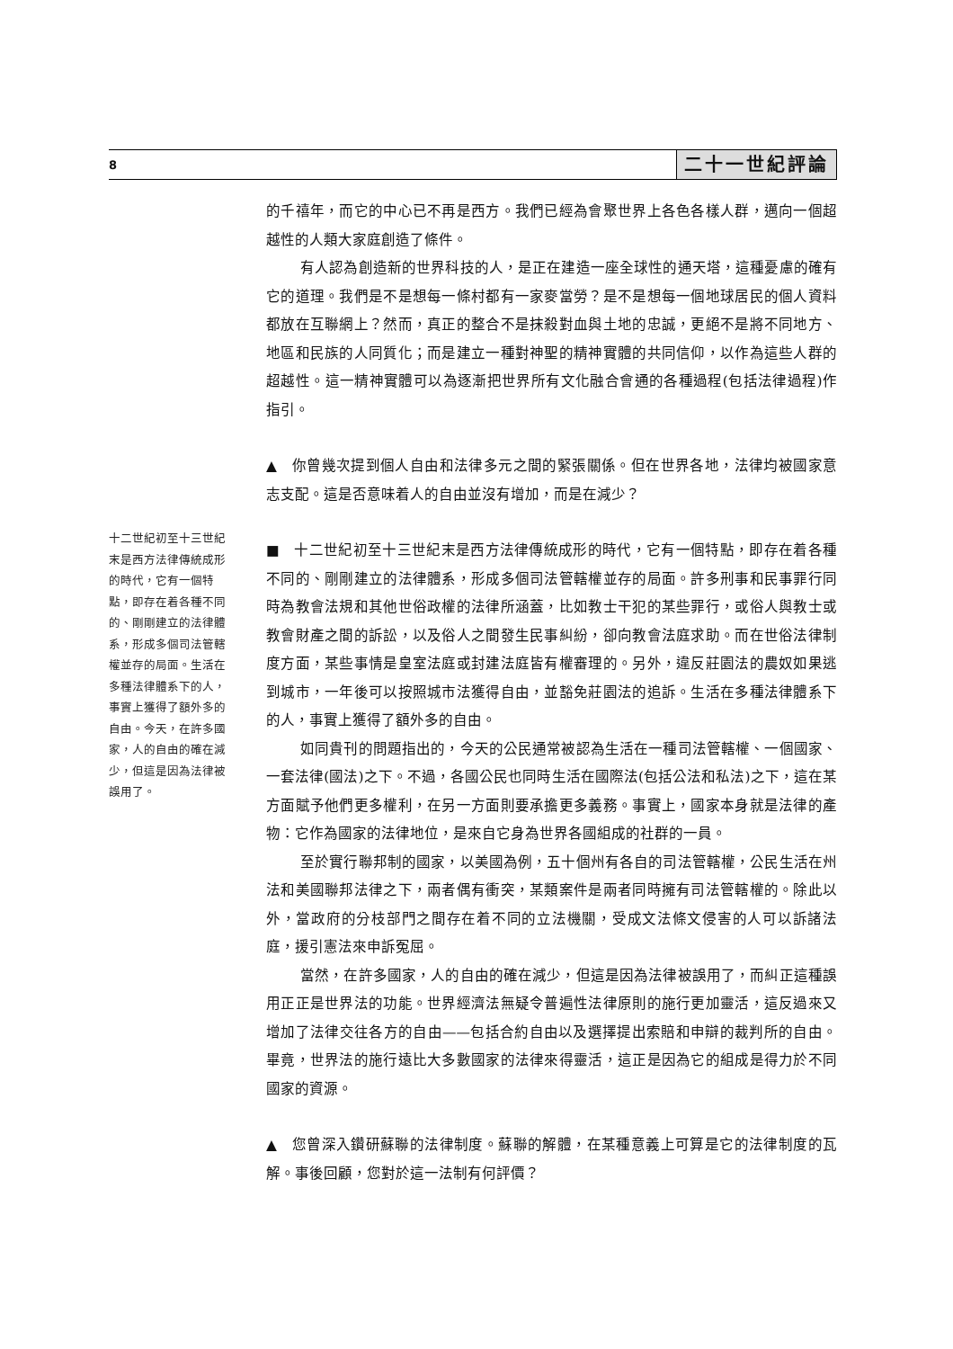8 二十一世紀評論
十二世紀初至十三世紀末是西方法律傳統成形的時代，它有一個特點，即存在着各種不同的、剛剛建立的法律體系，形成多個司法管轄權並存的局面。生活在多種法律體系下的人，事實上獲得了額外多的自由。今天，在許多國家，人的自由的確在減少，但這是因為法律被誤用了。
的千禧年，而它的中心已不再是西方。我們已經為會聚世界上各色各樣人群，邁向一個超越性的人類大家庭創造了條件。
有人認為創造新的世界科技的人，是正在建造一座全球性的通天塔，這種憂慮的確有它的道理。我們是不是想每一條村都有一家麥當勞？是不是想每一個地球居民的個人資料都放在互聯網上？然而，真正的整合不是抹殺對血與土地的忠誠，更絕不是將不同地方、地區和民族的人同質化；而是建立一種對神聖的精神實體的共同信仰，以作為這些人群的超越性。這一精神實體可以為逐漸把世界所有文化融合會通的各種過程(包括法律過程)作指引。
▲　你曾幾次提到個人自由和法律多元之間的緊張關係。但在世界各地，法律均被國家意志支配。這是否意味着人的自由並沒有增加，而是在減少？
■　十二世紀初至十三世紀末是西方法律傳統成形的時代，它有一個特點，即存在着各種不同的、剛剛建立的法律體系，形成多個司法管轄權並存的局面。許多刑事和民事罪行同時為教會法規和其他世俗政權的法律所涵蓋，比如教士干犯的某些罪行，或俗人與教士或教會財產之間的訴訟，以及俗人之間發生民事糾紛，卻向教會法庭求助。而在世俗法律制度方面，某些事情是皇室法庭或封建法庭皆有權審理的。另外，違反莊園法的農奴如果逃到城市，一年後可以按照城市法獲得自由，並豁免莊園法的追訴。生活在多種法律體系下的人，事實上獲得了額外多的自由。
如同貴刊的問題指出的，今天的公民通常被認為生活在一種司法管轄權、一個國家、一套法律(國法)之下。不過，各國公民也同時生活在國際法(包括公法和私法)之下，這在某方面賦予他們更多權利，在另一方面則要承擔更多義務。事實上，國家本身就是法律的產物：它作為國家的法律地位，是來自它身為世界各國組成的社群的一員。
至於實行聯邦制的國家，以美國為例，五十個州有各自的司法管轄權，公民生活在州法和美國聯邦法律之下，兩者偶有衝突，某類案件是兩者同時擁有司法管轄權的。除此以外，當政府的分枝部門之間存在着不同的立法機關，受成文法條文侵害的人可以訴諸法庭，援引憲法來申訴冤屈。
當然，在許多國家，人的自由的確在減少，但這是因為法律被誤用了，而糾正這種誤用正正是世界法的功能。世界經濟法無疑令普遍性法律原則的施行更加靈活，這反過來又增加了法律交往各方的自由——包括合約自由以及選擇提出索賠和申辯的裁判所的自由。畢竟，世界法的施行遠比大多數國家的法律來得靈活，這正是因為它的組成是得力於不同國家的資源。
▲　您曾深入鑽研蘇聯的法律制度。蘇聯的解體，在某種意義上可算是它的法律制度的瓦解。事後回顧，您對於這一法制有何評價？